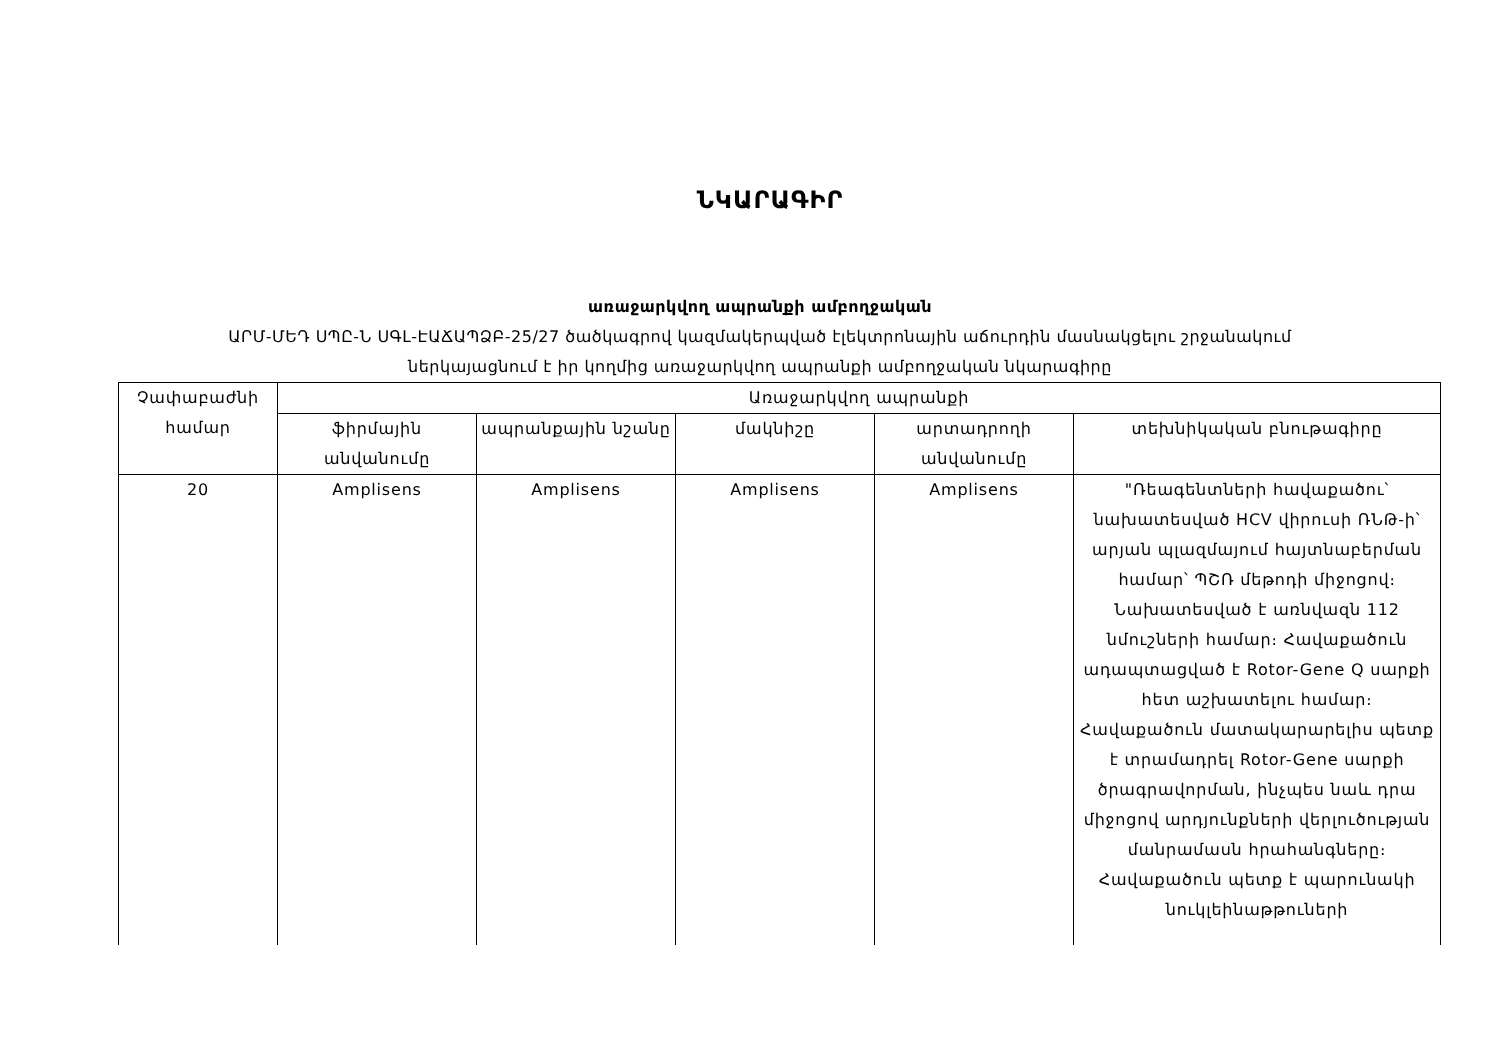ՆԿԱՐԱԳԻՐ
առաջարկվող ապրանքի ամբողջական
ԱՐՄ-ՄԵԴ ՍՊԸ-Ն ՍԳԼ-ԷԱՃԱՊՁԲ-25/27 ծածկագրով կազմակերպված էլեկտրոնային աճուրդին մասնակցելու շրջանակում
ներկայացնում է իր կողմից առաջարկվող ապրանքի ամբողջական նկարագիրը
| Չափաբաժնի համար | Առաջարկվող ապրանքի | | | | |
| --- | --- | --- | --- | --- | --- |
| | ֆիրմային անվանումը | ապրանքային նշանը | մակնիշը | արտադրողի անվանումը | տեխնիկական բնութագիրը |
| 20 | Amplisens | Amplisens | Amplisens | Amplisens | "Ռեագենտների հավաքածու՝ նախատեսված HCV վիրուսի ՌՆԹ-ի՝ արյան պլազմայում հայտնաբերման համար՝ ՊՇՌ մեթոդի միջոցով։ Նախատեսված է առնվազն 112 նմուշների համար։ Հավաքածուն ադապտացված է Rotor-Gene Q սարքի հետ աշխատելու համար։ Հավաքածուն մատակարարելիս պետք է տրամադրել Rotor-Gene սարքի ծրագրավորման, ինչպես նաև դրա միջոցով արդյունքների վերլուծության մանրամասն հրահանգները։ Հավաքածուն պետք է պարունակի նուկլեինաթթուների |